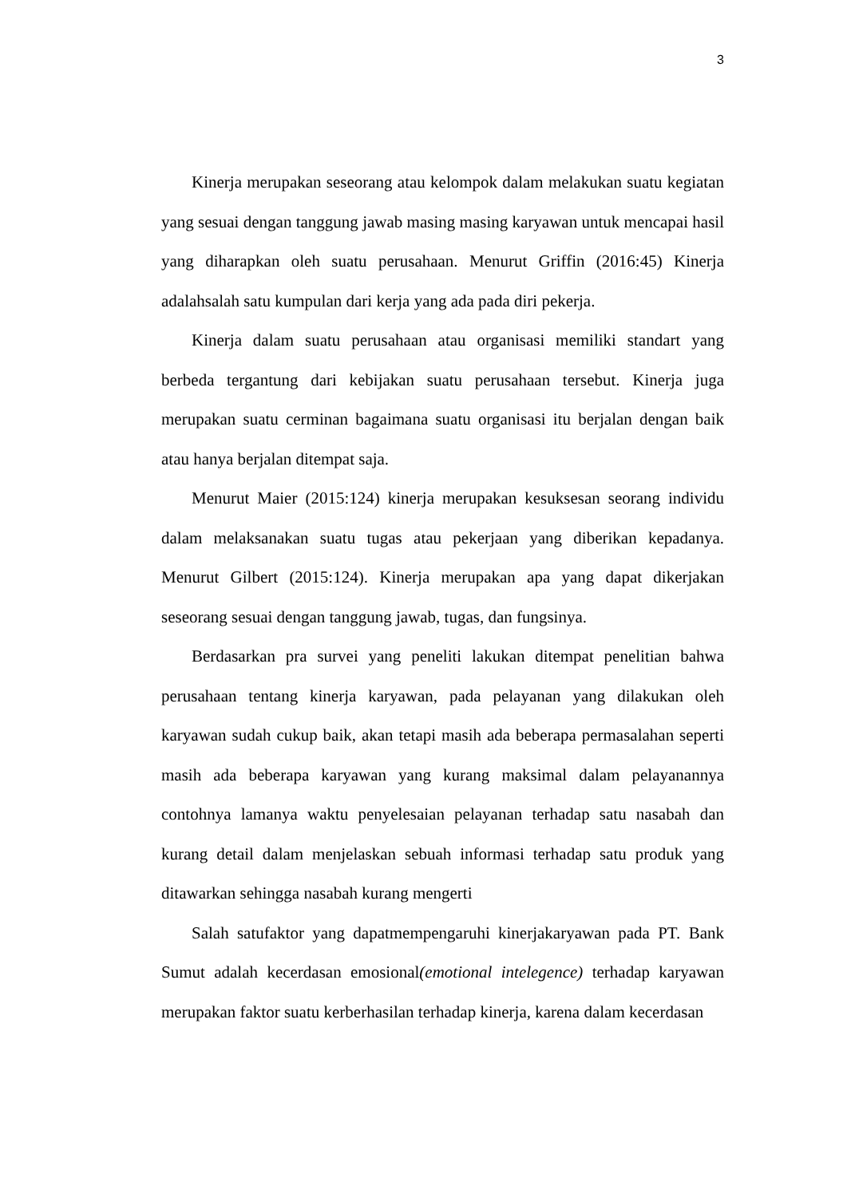3
Kinerja merupakan seseorang atau kelompok dalam melakukan suatu kegiatan yang sesuai dengan tanggung jawab masing masing karyawan untuk mencapai hasil yang diharapkan oleh suatu perusahaan. Menurut Griffin (2016:45) Kinerja adalahsalah satu kumpulan dari kerja yang ada pada diri pekerja.
Kinerja dalam suatu perusahaan atau organisasi memiliki standart yang berbeda tergantung dari kebijakan suatu perusahaan tersebut. Kinerja juga merupakan suatu cerminan bagaimana suatu organisasi itu berjalan dengan baik atau hanya berjalan ditempat saja.
Menurut Maier (2015:124) kinerja merupakan kesuksesan seorang individu dalam melaksanakan suatu tugas atau pekerjaan yang diberikan kepadanya. Menurut Gilbert (2015:124). Kinerja merupakan apa yang dapat dikerjakan seseorang sesuai dengan tanggung jawab, tugas, dan fungsinya.
Berdasarkan pra survei yang peneliti lakukan ditempat penelitian bahwa perusahaan tentang kinerja karyawan, pada pelayanan yang dilakukan oleh karyawan sudah cukup baik, akan tetapi masih ada beberapa permasalahan seperti masih ada beberapa karyawan yang kurang maksimal dalam pelayanannya contohnya lamanya waktu penyelesaian pelayanan terhadap satu nasabah dan kurang detail dalam menjelaskan sebuah informasi terhadap satu produk yang ditawarkan sehingga nasabah kurang mengerti
Salah satufaktor yang dapatmempengaruhi kinerjakaryawan pada PT. Bank Sumut adalah kecerdasan emosional(emotional intelegence) terhadap karyawan merupakan faktor suatu kerberhasilan terhadap kinerja, karena dalam kecerdasan